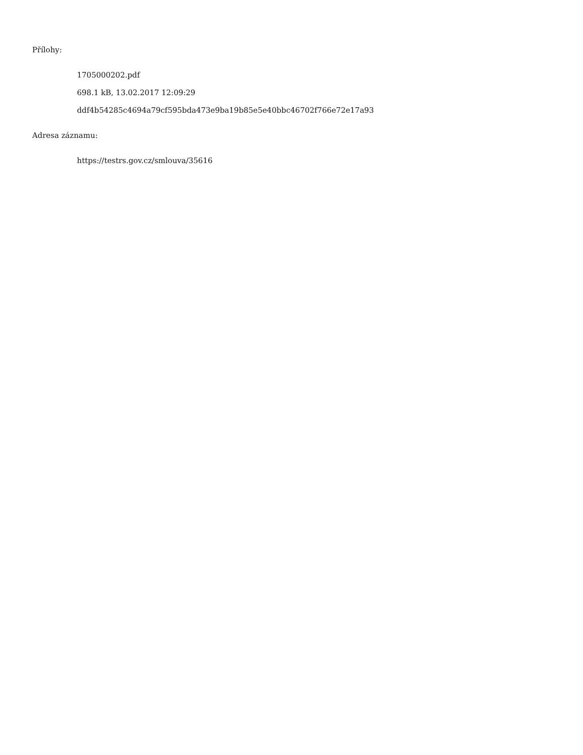Přílohy:
1705000202.pdf
698.1 kB, 13.02.2017 12:09:29
ddf4b54285c4694a79cf595bda473e9ba19b85e5e40bbc46702f766e72e17a93
Adresa záznamu:
https://testrs.gov.cz/smlouva/35616